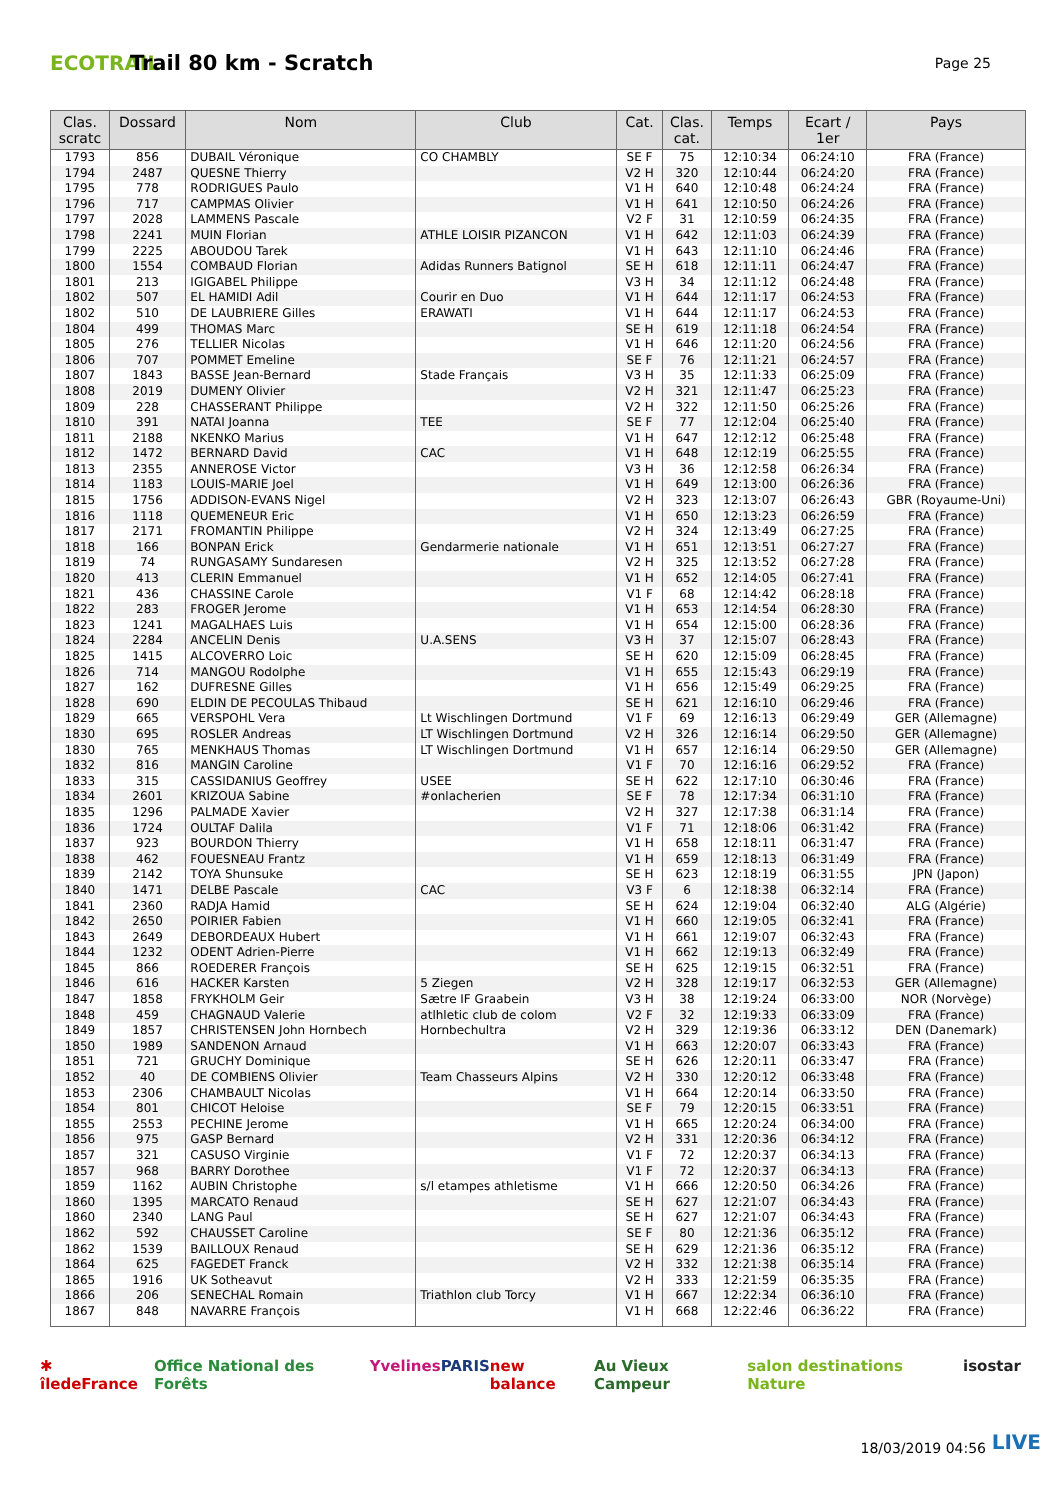ECOTRAIL
Trail 80 km - Scratch
Page 25
| Clas. scratc | Dossard | Nom | Club | Cat. | Clas. cat. | Temps | Ecart / 1er | Pays |
| --- | --- | --- | --- | --- | --- | --- | --- | --- |
| 1793 | 856 | DUBAIL Véronique | CO CHAMBLY | SE F | 75 | 12:10:34 | 06:24:10 | FRA (France) |
| 1794 | 2487 | QUESNE Thierry | | V2 H | 320 | 12:10:44 | 06:24:20 | FRA (France) |
| 1795 | 778 | RODRIGUES Paulo | | V1 H | 640 | 12:10:48 | 06:24:24 | FRA (France) |
| 1796 | 717 | CAMPMAS Olivier | | V1 H | 641 | 12:10:50 | 06:24:26 | FRA (France) |
| 1797 | 2028 | LAMMENS Pascale | | V2 F | 31 | 12:10:59 | 06:24:35 | FRA (France) |
| 1798 | 2241 | MUIN Florian | ATHLE LOISIR PIZANCON | V1 H | 642 | 12:11:03 | 06:24:39 | FRA (France) |
| 1799 | 2225 | ABOUDOU Tarek | | V1 H | 643 | 12:11:10 | 06:24:46 | FRA (France) |
| 1800 | 1554 | COMBAUD Florian | Adidas Runners Batignol | SE H | 618 | 12:11:11 | 06:24:47 | FRA (France) |
| 1801 | 213 | IGIGABEL Philippe | | V3 H | 34 | 12:11:12 | 06:24:48 | FRA (France) |
| 1802 | 507 | EL HAMIDI Adil | Courir en Duo | V1 H | 644 | 12:11:17 | 06:24:53 | FRA (France) |
| 1802 | 510 | DE LAUBRIERE Gilles | ERAWATI | V1 H | 644 | 12:11:17 | 06:24:53 | FRA (France) |
| 1804 | 499 | THOMAS Marc | | SE H | 619 | 12:11:18 | 06:24:54 | FRA (France) |
| 1805 | 276 | TELLIER Nicolas | | V1 H | 646 | 12:11:20 | 06:24:56 | FRA (France) |
| 1806 | 707 | POMMET Emeline | | SE F | 76 | 12:11:21 | 06:24:57 | FRA (France) |
| 1807 | 1843 | BASSE Jean-Bernard | Stade Français | V3 H | 35 | 12:11:33 | 06:25:09 | FRA (France) |
| 1808 | 2019 | DUMENY Olivier | | V2 H | 321 | 12:11:47 | 06:25:23 | FRA (France) |
| 1809 | 228 | CHASSERANT Philippe | | V2 H | 322 | 12:11:50 | 06:25:26 | FRA (France) |
| 1810 | 391 | NATAI Joanna | TEE | SE F | 77 | 12:12:04 | 06:25:40 | FRA (France) |
| 1811 | 2188 | NKENKO Marius | | V1 H | 647 | 12:12:12 | 06:25:48 | FRA (France) |
| 1812 | 1472 | BERNARD David | CAC | V1 H | 648 | 12:12:19 | 06:25:55 | FRA (France) |
| 1813 | 2355 | ANNEROSE Victor | | V3 H | 36 | 12:12:58 | 06:26:34 | FRA (France) |
| 1814 | 1183 | LOUIS-MARIE Joel | | V1 H | 649 | 12:13:00 | 06:26:36 | FRA (France) |
| 1815 | 1756 | ADDISON-EVANS Nigel | | V2 H | 323 | 12:13:07 | 06:26:43 | GBR (Royaume-Uni) |
| 1816 | 1118 | QUEMENEUR Eric | | V1 H | 650 | 12:13:23 | 06:26:59 | FRA (France) |
| 1817 | 2171 | FROMANTIN Philippe | | V2 H | 324 | 12:13:49 | 06:27:25 | FRA (France) |
| 1818 | 166 | BONPAN Erick | Gendarmerie nationale | V1 H | 651 | 12:13:51 | 06:27:27 | FRA (France) |
| 1819 | 74 | RUNGASAMY Sundaresen | | V2 H | 325 | 12:13:52 | 06:27:28 | FRA (France) |
| 1820 | 413 | CLERIN Emmanuel | | V1 H | 652 | 12:14:05 | 06:27:41 | FRA (France) |
| 1821 | 436 | CHASSINE Carole | | V1 F | 68 | 12:14:42 | 06:28:18 | FRA (France) |
| 1822 | 283 | FROGER Jerome | | V1 H | 653 | 12:14:54 | 06:28:30 | FRA (France) |
| 1823 | 1241 | MAGALHAES Luis | | V1 H | 654 | 12:15:00 | 06:28:36 | FRA (France) |
| 1824 | 2284 | ANCELIN Denis | U.A.SENS | V3 H | 37 | 12:15:07 | 06:28:43 | FRA (France) |
| 1825 | 1415 | ALCOVERRO Loic | | SE H | 620 | 12:15:09 | 06:28:45 | FRA (France) |
| 1826 | 714 | MANGOU Rodolphe | | V1 H | 655 | 12:15:43 | 06:29:19 | FRA (France) |
| 1827 | 162 | DUFRESNE Gilles | | V1 H | 656 | 12:15:49 | 06:29:25 | FRA (France) |
| 1828 | 690 | ELDIN DE PECOULAS Thibaud | | SE H | 621 | 12:16:10 | 06:29:46 | FRA (France) |
| 1829 | 665 | VERSPOHL Vera | Lt Wischlingen Dortmund | V1 F | 69 | 12:16:13 | 06:29:49 | GER (Allemagne) |
| 1830 | 695 | ROSLER Andreas | LT Wischlingen Dortmund | V2 H | 326 | 12:16:14 | 06:29:50 | GER (Allemagne) |
| 1830 | 765 | MENKHAUS Thomas | LT Wischlingen Dortmund | V1 H | 657 | 12:16:14 | 06:29:50 | GER (Allemagne) |
| 1832 | 816 | MANGIN Caroline | | V1 F | 70 | 12:16:16 | 06:29:52 | FRA (France) |
| 1833 | 315 | CASSIDANIUS Geoffrey | USEE | SE H | 622 | 12:17:10 | 06:30:46 | FRA (France) |
| 1834 | 2601 | KRIZOUA Sabine | #onlacherien | SE F | 78 | 12:17:34 | 06:31:10 | FRA (France) |
| 1835 | 1296 | PALMADE Xavier | | V2 H | 327 | 12:17:38 | 06:31:14 | FRA (France) |
| 1836 | 1724 | OULTAF Dalila | | V1 F | 71 | 12:18:06 | 06:31:42 | FRA (France) |
| 1837 | 923 | BOURDON Thierry | | V1 H | 658 | 12:18:11 | 06:31:47 | FRA (France) |
| 1838 | 462 | FOUESNEAU Frantz | | V1 H | 659 | 12:18:13 | 06:31:49 | FRA (France) |
| 1839 | 2142 | TOYA Shunsuke | | SE H | 623 | 12:18:19 | 06:31:55 | JPN (Japon) |
| 1840 | 1471 | DELBE Pascale | CAC | V3 F | 6 | 12:18:38 | 06:32:14 | FRA (France) |
| 1841 | 2360 | RADJA Hamid | | SE H | 624 | 12:19:04 | 06:32:40 | ALG (Algérie) |
| 1842 | 2650 | POIRIER Fabien | | V1 H | 660 | 12:19:05 | 06:32:41 | FRA (France) |
| 1843 | 2649 | DEBORDEAUX Hubert | | V1 H | 661 | 12:19:07 | 06:32:43 | FRA (France) |
| 1844 | 1232 | ODENT Adrien-Pierre | | V1 H | 662 | 12:19:13 | 06:32:49 | FRA (France) |
| 1845 | 866 | ROEDERER François | | SE H | 625 | 12:19:15 | 06:32:51 | FRA (France) |
| 1846 | 616 | HACKER Karsten | 5 Ziegen | V2 H | 328 | 12:19:17 | 06:32:53 | GER (Allemagne) |
| 1847 | 1858 | FRYKHOLM Geir | Sætre IF Graabein | V3 H | 38 | 12:19:24 | 06:33:00 | NOR (Norvège) |
| 1848 | 459 | CHAGNAUD Valerie | atlhletic club de colom | V2 F | 32 | 12:19:33 | 06:33:09 | FRA (France) |
| 1849 | 1857 | CHRISTENSEN John Hornbech | Hornbechultra | V2 H | 329 | 12:19:36 | 06:33:12 | DEN (Danemark) |
| 1850 | 1989 | SANDENON Arnaud | | V1 H | 663 | 12:20:07 | 06:33:43 | FRA (France) |
| 1851 | 721 | GRUCHY Dominique | | SE H | 626 | 12:20:11 | 06:33:47 | FRA (France) |
| 1852 | 40 | DE COMBIENS Olivier | Team Chasseurs Alpins | V2 H | 330 | 12:20:12 | 06:33:48 | FRA (France) |
| 1853 | 2306 | CHAMBAULT Nicolas | | V1 H | 664 | 12:20:14 | 06:33:50 | FRA (France) |
| 1854 | 801 | CHICOT Heloise | | SE F | 79 | 12:20:15 | 06:33:51 | FRA (France) |
| 1855 | 2553 | PECHINE Jerome | | V1 H | 665 | 12:20:24 | 06:34:00 | FRA (France) |
| 1856 | 975 | GASP Bernard | | V2 H | 331 | 12:20:36 | 06:34:12 | FRA (France) |
| 1857 | 321 | CASUSO Virginie | | V1 F | 72 | 12:20:37 | 06:34:13 | FRA (France) |
| 1857 | 968 | BARRY Dorothee | | V1 F | 72 | 12:20:37 | 06:34:13 | FRA (France) |
| 1859 | 1162 | AUBIN Christophe | s/l etampes athletisme | V1 H | 666 | 12:20:50 | 06:34:26 | FRA (France) |
| 1860 | 1395 | MARCATO Renaud | | SE H | 627 | 12:21:07 | 06:34:43 | FRA (France) |
| 1860 | 2340 | LANG Paul | | SE H | 627 | 12:21:07 | 06:34:43 | FRA (France) |
| 1862 | 592 | CHAUSSET Caroline | | SE F | 80 | 12:21:36 | 06:35:12 | FRA (France) |
| 1862 | 1539 | BAILLOUX Renaud | | SE H | 629 | 12:21:36 | 06:35:12 | FRA (France) |
| 1864 | 625 | FAGEDET Franck | | V2 H | 332 | 12:21:38 | 06:35:14 | FRA (France) |
| 1865 | 1916 | UK Sotheavut | | V2 H | 333 | 12:21:59 | 06:35:35 | FRA (France) |
| 1866 | 206 | SENECHAL Romain | Triathlon club Torcy | V1 H | 667 | 12:22:34 | 06:36:10 | FRA (France) |
| 1867 | 848 | NAVARRE François | | V1 H | 668 | 12:22:46 | 06:36:22 | FRA (France) |
✱ îledeFrance Office National des Forêts Yvelines PARIS new balance Au Vieux Campeur salon destinations Nature isostar
18/03/2019 04:56 LIVE